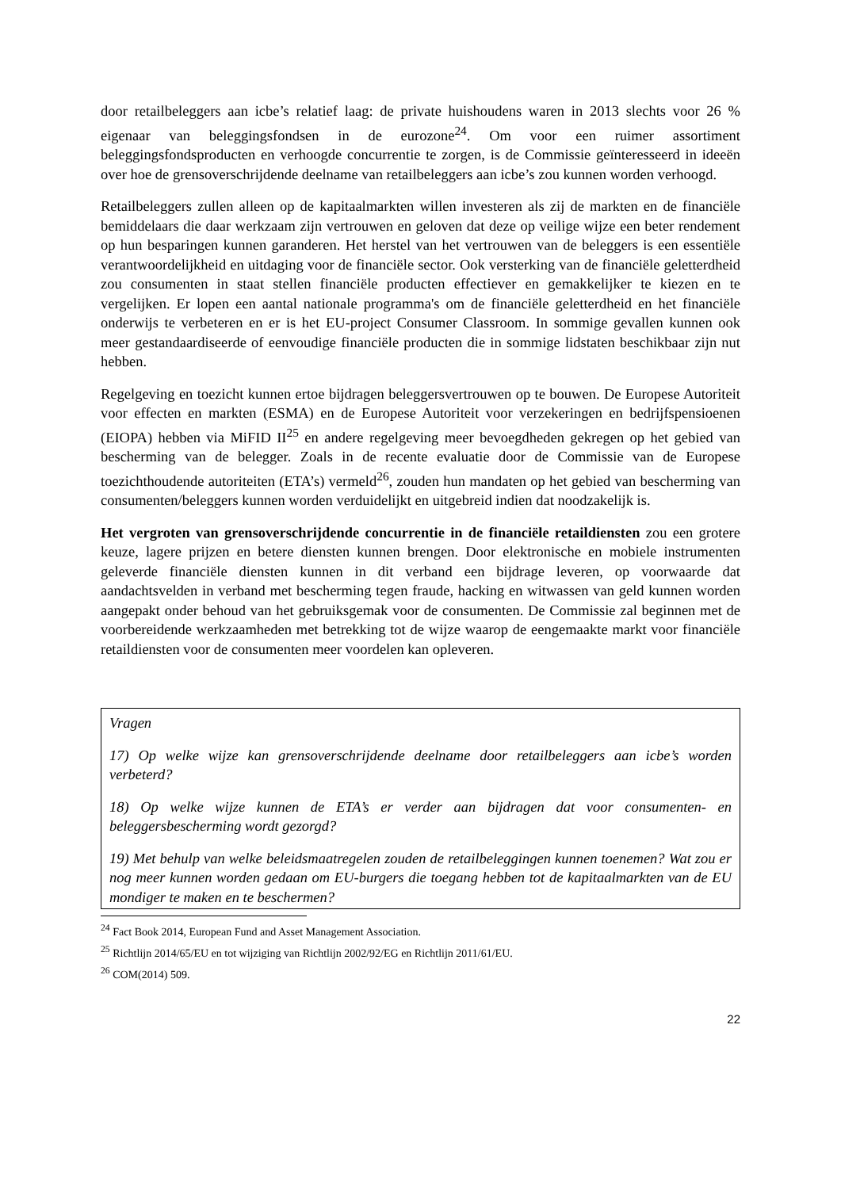door retailbeleggers aan icbe’s relatief laag: de private huishoudens waren in 2013 slechts voor 26 % eigenaar van beleggingsfondsen in de eurozone<sup>24</sup>. Om voor een ruimer assortiment beleggingsfondsproducten en verhoogde concurrentie te zorgen, is de Commissie geïnteresseerd in ideeën over hoe de grensoverschrijdende deelname van retailbeleggers aan icbe’s zou kunnen worden verhoogd.
Retailbeleggers zullen alleen op de kapitaalmarkten willen investeren als zij de markten en de financiële bemiddelaars die daar werkzaam zijn vertrouwen en geloven dat deze op veilige wijze een beter rendement op hun besparingen kunnen garanderen. Het herstel van het vertrouwen van de beleggers is een essentiële verantwoordelijkheid en uitdaging voor de financiële sector. Ook versterking van de financiële geletterdheid zou consumenten in staat stellen financiële producten effectiever en gemakkelijker te kiezen en te vergelijken. Er lopen een aantal nationale programma's om de financiële geletterdheid en het financiële onderwijs te verbeteren en er is het EU-project Consumer Classroom. In sommige gevallen kunnen ook meer gestandaardiseerde of eenvoudige financiële producten die in sommige lidstaten beschikbaar zijn nut hebben.
Regelgeving en toezicht kunnen ertoe bijdragen beleggersvertrouwen op te bouwen. De Europese Autoriteit voor effecten en markten (ESMA) en de Europese Autoriteit voor verzekeringen en bedrijfspensioenen (EIOPA) hebben via MiFID II<sup>25</sup> en andere regelgeving meer bevoegdheden gekregen op het gebied van bescherming van de belegger. Zoals in de recente evaluatie door de Commissie van de Europese toezichthoudende autoriteiten (ETA’s) vermeld<sup>26</sup>, zouden hun mandaten op het gebied van bescherming van consumenten/beleggers kunnen worden verduidelijkt en uitgebreid indien dat noodzakelijk is.
Het vergroten van grensoverschrijdende concurrentie in de financiële retaildiensten zou een grotere keuze, lagere prijzen en betere diensten kunnen brengen. Door elektronische en mobiele instrumenten geleverde financiële diensten kunnen in dit verband een bijdrage leveren, op voorwaarde dat aandachtsvelden in verband met bescherming tegen fraude, hacking en witwassen van geld kunnen worden aangepakt onder behoud van het gebruiksgemak voor de consumenten. De Commissie zal beginnen met de voorbereidende werkzaamheden met betrekking tot de wijze waarop de eengemaakte markt voor financiële retaildiensten voor de consumenten meer voordelen kan opleveren.
Vragen
17) Op welke wijze kan grensoverschrijdende deelname door retailbeleggers aan icbe’s worden verbeterd?
18) Op welke wijze kunnen de ETA’s er verder aan bijdragen dat voor consumenten- en beleggersbescherming wordt gezorgd?
19) Met behulp van welke beleidsmaatregelen zouden de retailbeleggingen kunnen toenemen? Wat zou er nog meer kunnen worden gedaan om EU-burgers die toegang hebben tot de kapitaalmarkten van de EU mondiger te maken en te beschermen?
<sup>24</sup> Fact Book 2014, European Fund and Asset Management Association.
<sup>25</sup> Richtlijn 2014/65/EU en tot wijziging van Richtlijn 2002/92/EG en Richtlijn 2011/61/EU.
<sup>26</sup> COM(2014) 509.
22